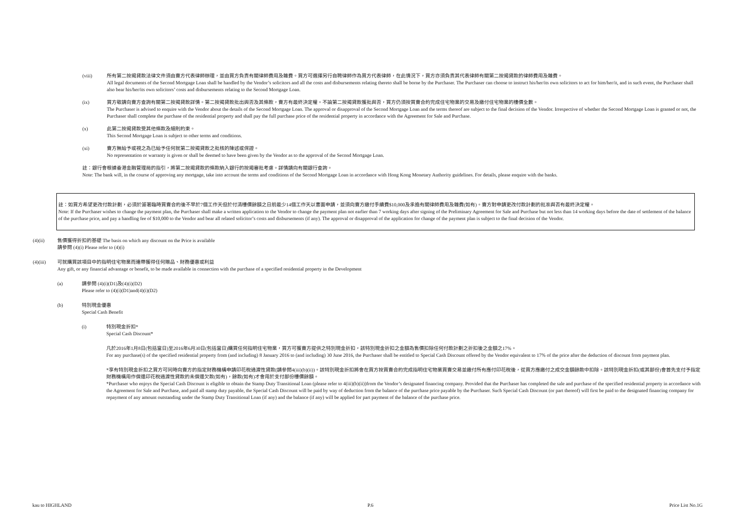(viii) 所有第二按揭貸款法律文件須由賣方代表律師辦理，並由買方負責有關律師費用及雜費。買方可選擇另行自聘律師作為買方代表律師，在此情況下，買方亦須負責其代表律師有關第二按揭貸款的律師費用及雜費。
All legal documents of the Second Mortgage Loan shall be handled by the Vendor’s solicitors and all the costs and disbursements relating thereto shall be borne by the Purchaser. The Purchaser can choose to instruct his/her/its own solicitors to act for him/her/it, and in such event, the Purchaser shall also bear his/her/its own solicitors’ costs and disbursements relating to the Second Mortgage Loan.
(ix) 買方敬請向賣方查詢有關第二按揭貸款詳情。第二按揭貸款批出與否及其條款，賣方有最終決定權。不論第二按揭貸款獲批與否，買方仍須按買賣合約完成住宅物業的交易及繳付住宅物業的樓價全數。
The Purchaser is advised to enquire with the Vendor about the details of the Second Mortgage Loan. The approval or disapproval of the Second Mortgage Loan and the terms thereof are subject to the final decision of the Vendor. Irrespective of whether the Second Mortgage Loan is granted or not, the Purchaser shall complete the purchase of the residential property and shall pay the full purchase price of the residential property in accordance with the Agreement for Sale and Purchase.
(x) 此第二按揭貸款受其他條款及細則約束。
This Second Mortgage Loan is subject to other terms and conditions.
(xi) 賣方無給予或視之為已給予任何就第二按揭貸款之批核的陳述或保證。
No representation or warranty is given or shall be deemed to have been given by the Vendor as to the approval of the Second Mortgage Loan.
註：銀行會根據香港金融管理局的指引，將第二按揭貸款的條款納入銀行的按揭審批考慮。詳情請向有關銀行查詢。
Note: The bank will, in the course of approving any mortgage, take into account the terms and conditions of the Second Mortgage Loan in accordance with Hong Kong Monetary Authority guidelines. For details, please enquire with the banks.
註：如買方希望更改付款計劃，必須於簽署臨時買賣合約後不早於7個工作天但於付清樓價餘額之日前最少14個工作天以書面申請，並須向賣方繳付手續費$10,000及承擔有關律師費用及雜費(如有)。賣方對申請更改付款計劃的批准與否有最終決定權。
Note: If the Purchaser wishes to change the payment plan, the Purchaser shall make a written application to the Vendor to change the payment plan not earlier than 7 working days after signing of the Preliminary Agreement for Sale and Purchase but not less than 14 working days before the date of settlement of the balance of the purchase price, and pay a handling fee of $10,000 to the Vendor and bear all related solicitor’s costs and disbursements (if any). The approval or disapproval of the application for change of the payment plan is subject to the final decision of the Vendor.
(4)(ii) 售價獲得折扣的基礎 The basis on which any discount on the Price is available
請參閱 (4)(i) Please refer to (4)(i)
(4)(iii) 可就購買該項目中的指明住宅物業而連帶獲得任何贈品、財務優惠或利益
Any gift, or any financial advantage or benefit, to be made available in connection with the purchase of a specified residential property in the Development
(a) 請參閱 (4)(i)(D1)及(4)(i)(D2)
Please refer to (4)(i)(D1)and(4)(i)(D2)
(b) 特別現金優惠
Special Cash Benefit
(i) 特別現金折扣*
Special Cash Discount*
凡於2016年1月8日(包括當日)至2016年6月30日(包括當日)購買任何指明住宅物業，買方可獲賣方提供之特別現金折扣，該特別現金折扣之金額為售價扣除任何付款計劃之折扣後之金額之17%。
For any purchase(s) of the specified residential property from (and including) 8 January 2016 to (and including) 30 June 2016, the Purchaser shall be entitled to Special Cash Discount offered by the Vendor equivalent to 17% of the price after the deduction of discount from payment plan.
*享有特別現金折扣之買方可同時向賣方的指定財務機構申請印花稅過渡性貸款(請參閱4(iii)(b)(ii))。該特別現金折扣將會在買方按買賣合約完成指明住宅物業買賣交易並繳付所有應付印花稅後，從買方應繳付之成交金額餘款中扣除。該特別現金折扣(或其部份)會首先支付予指定財務機構用作償還印花稅過渡性貸款的未償還欠款(如有)，餘款(如有)才會用於支付部份樓價餘額。
*Purchaser who enjoys the Special Cash Discount is eligible to obtain the Stamp Duty Transitional Loan (please refer to 4(iii)(b)(ii))from the Vendor’s designated financing company. Provided that the Purchaser has completed the sale and purchase of the specified residential property in accordance with the Agreement for Sale and Purchase, and paid all stamp duty payable, the Special Cash Discount will be paid by way of deduction from the balance of the purchase price payable by the Purchaser. Such Special Cash Discount (or part thereof) will first be paid to the designated financing company for repayment of any amount outstanding under the Stamp Duty Transitional Loan (if any) and the balance (if any) will be applied for part payment of the balance of the purchase price.
kau to HIGHLAND P.6 Price List No.1G